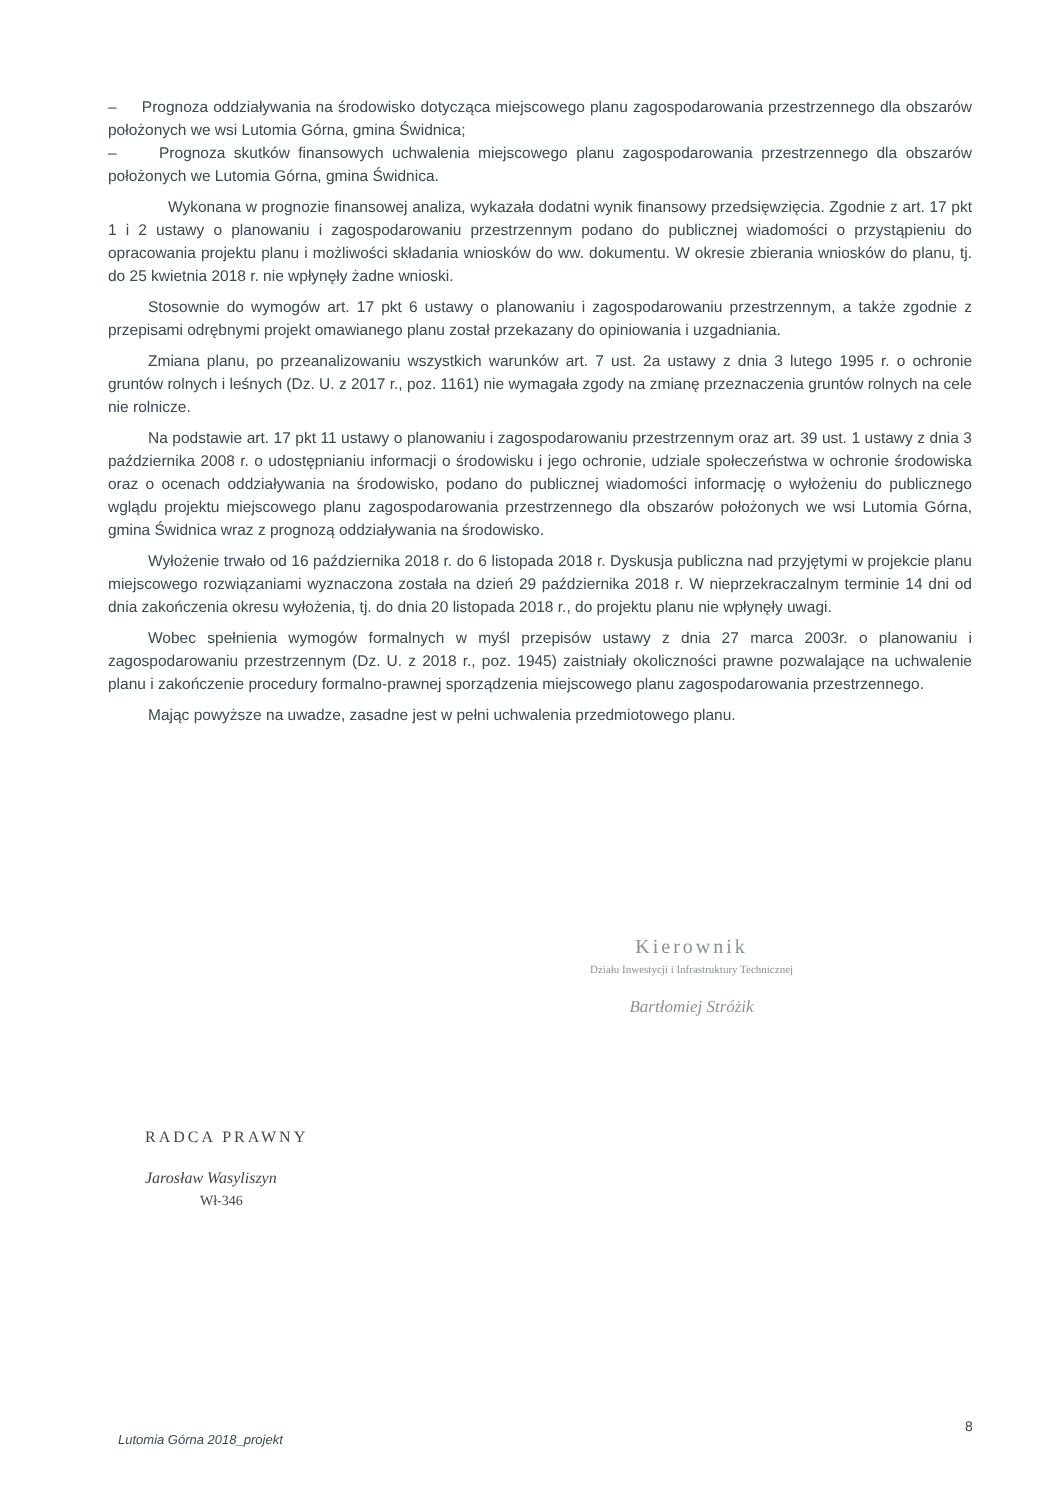– Prognoza oddziaływania na środowisko dotycząca miejscowego planu zagospodarowania przestrzennego dla obszarów położonych we wsi Lutomia Górna, gmina Świdnica;
– Prognoza skutków finansowych uchwalenia miejscowego planu zagospodarowania przestrzennego dla obszarów położonych we Lutomia Górna, gmina Świdnica.
Wykonana w prognozie finansowej analiza, wykazała dodatni wynik finansowy przedsięwzięcia. Zgodnie z art. 17 pkt 1 i 2 ustawy o planowaniu i zagospodarowaniu przestrzennym podano do publicznej wiadomości o przystąpieniu do opracowania projektu planu i możliwości składania wniosków do ww. dokumentu. W okresie zbierania wniosków do planu, tj. do 25 kwietnia 2018 r. nie wpłynęły żadne wnioski.
Stosownie do wymogów art. 17 pkt 6 ustawy o planowaniu i zagospodarowaniu przestrzennym, a także zgodnie z przepisami odrębnymi projekt omawianego planu został przekazany do opiniowania i uzgadniania.
Zmiana planu, po przeanalizowaniu wszystkich warunków art. 7 ust. 2a ustawy z dnia 3 lutego 1995 r. o ochronie gruntów rolnych i leśnych (Dz. U. z 2017 r., poz. 1161) nie wymagała zgody na zmianę przeznaczenia gruntów rolnych na cele nie rolnicze.
Na podstawie art. 17 pkt 11 ustawy o planowaniu i zagospodarowaniu przestrzennym oraz art. 39 ust. 1 ustawy z dnia 3 października 2008 r. o udostępnianiu informacji o środowisku i jego ochronie, udziale społeczeństwa w ochronie środowiska oraz o ocenach oddziaływania na środowisko, podano do publicznej wiadomości informację o wyłożeniu do publicznego wglądu projektu miejscowego planu zagospodarowania przestrzennego dla obszarów położonych we wsi Lutomia Górna, gmina Świdnica wraz z prognozą oddziaływania na środowisko.
Wyłożenie trwało od 16 października 2018 r. do 6 listopada 2018 r. Dyskusja publiczna nad przyjętymi w projekcie planu miejscowego rozwiązaniami wyznaczona została na dzień 29 października 2018 r. W nieprzekraczalnym terminie 14 dni od dnia zakończenia okresu wyłożenia, tj. do dnia 20 listopada 2018 r., do projektu planu nie wpłynęły uwagi.
Wobec spełnienia wymogów formalnych w myśl przepisów ustawy z dnia 27 marca 2003r. o planowaniu i zagospodarowaniu przestrzennym (Dz. U. z 2018 r., poz. 1945) zaistniały okoliczności prawne pozwalające na uchwalenie planu i zakończenie procedury formalno-prawnej sporządzenia miejscowego planu zagospodarowania przestrzennego.
Mając powyższe na uwadze, zasadne jest w pełni uchwalenia przedmiotowego planu.
Kierownik
Działu Inwestycji i Infrastruktury Technicznej
Bartłomiej Stróżik
RADCA PRAWNY
Jarosław Wasyliszyn
Wł-346
8
Lutomia Górna 2018_projekt